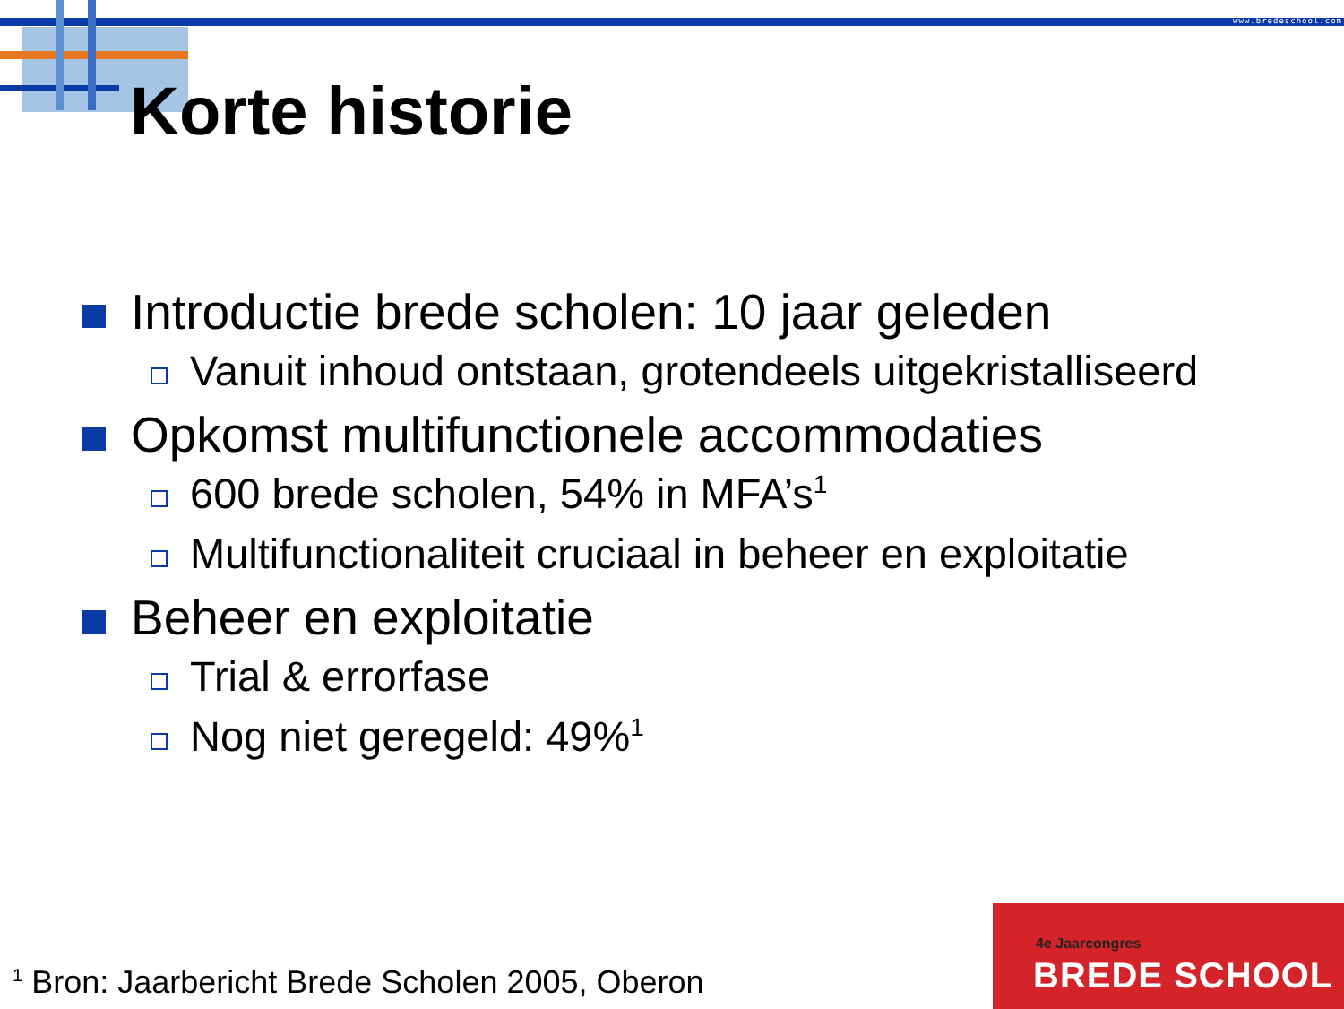www.bredeschool.com
Korte historie
Introductie brede scholen: 10 jaar geleden
Vanuit inhoud ontstaan, grotendeels uitgekristalliseerd
Opkomst multifunctionele accommodaties
600 brede scholen, 54% in MFA’s<sup>1</sup>
Multifunctionaliteit cruciaal in beheer en exploitatie
Beheer en exploitatie
Trial & errorfase
Nog niet geregeld: 49%<sup>1</sup>
<sup>1</sup> Bron: Jaarbericht Brede Scholen 2005, Oberon
4e Jaarcongres
BREDE SCHOOL